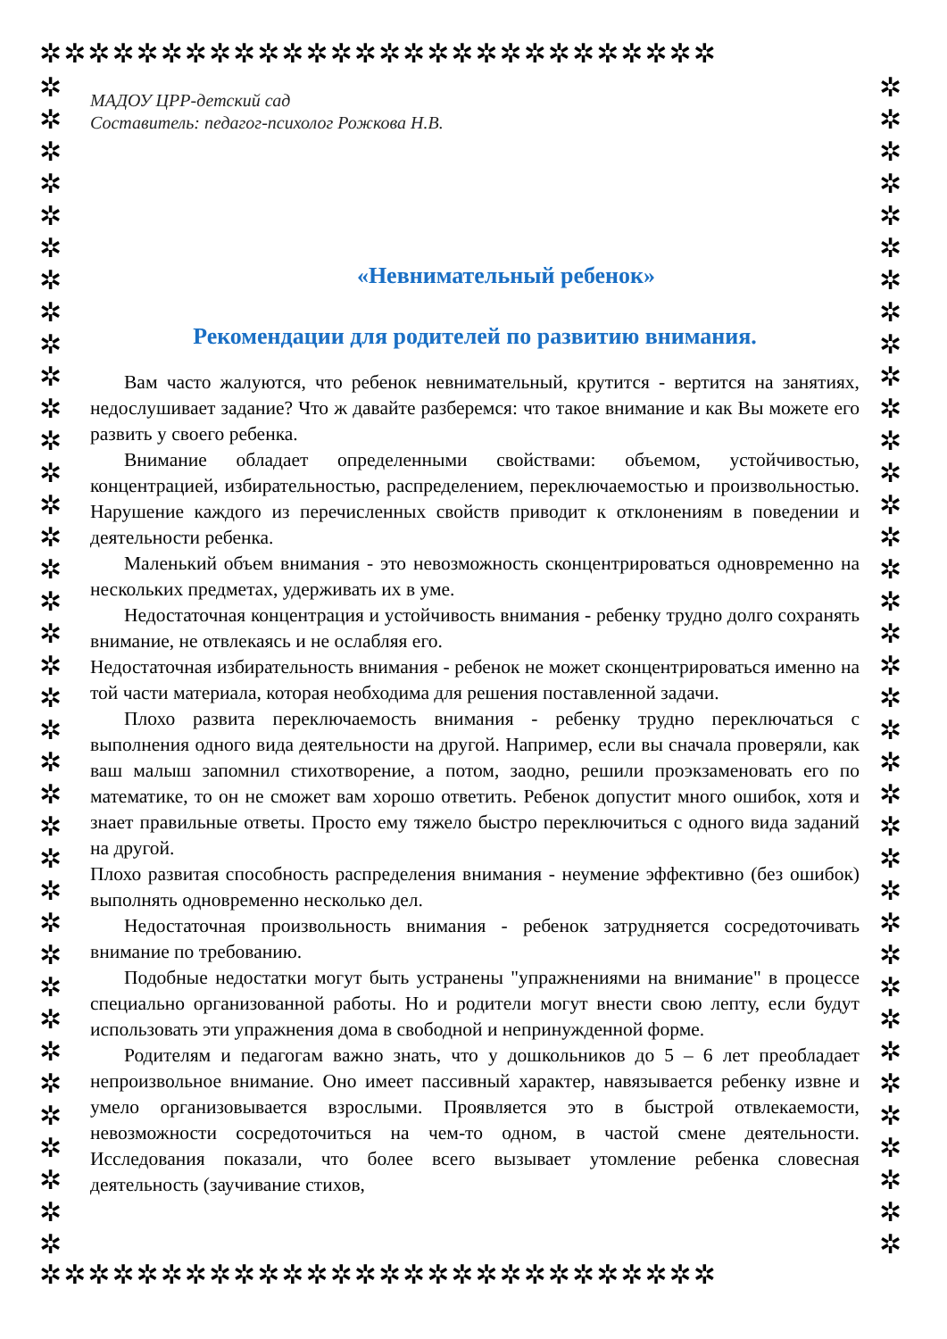✲✲✲✲✲✲✲✲✲✲✲✲✲✲✲✲✲✲✲✲✲✲✲✲✲✲✲✲
✲
✲
✲
✲
✲
✲
✲
✲
✲
✲
✲
✲
✲
✲
✲
✲
✲
✲
✲
✲
✲
✲
✲
✲
✲
✲
✲
✲
✲
✲
✲
✲
✲
✲
✲
✲
✲
✲
✲
✲
✲
✲
✲
✲
✲
✲
✲
✲
✲
✲
✲
✲
✲
✲
✲
✲
✲
✲
✲
✲
✲
✲
✲
✲
✲
✲
✲
✲
✲
✲
✲
✲
✲
✲
✲✲✲✲✲✲✲✲✲✲✲✲✲✲✲✲✲✲✲✲✲✲✲✲✲✲✲✲
МАДОУ ЦРР-детский сад
Составитель: педагог-психолог Рожкова Н.В.
«Невнимательный ребенок»
Рекомендации для родителей по развитию внимания.
Вам часто жалуются, что ребенок невнимательный, крутится - вертится на занятиях, недослушивает задание? Что ж давайте разберемся: что такое внимание и как Вы можете его развить у своего ребенка.
Внимание обладает определенными свойствами: объемом, устойчивостью, концентрацией, избирательностью, распределением, переключаемостью и произвольностью. Нарушение каждого из перечисленных свойств приводит к отклонениям в поведении и деятельности ребенка.
Маленький объем внимания - это невозможность сконцентрироваться одновременно на нескольких предметах, удерживать их в уме.
Недостаточная концентрация и устойчивость внимания - ребенку трудно долго сохранять внимание, не отвлекаясь и не ослабляя его.
Недостаточная избирательность внимания - ребенок не может сконцентрироваться именно на той части материала, которая необходима для решения поставленной задачи.
Плохо развита переключаемость внимания - ребенку трудно переключаться с выполнения одного вида деятельности на другой. Например, если вы сначала проверяли, как ваш малыш запомнил стихотворение, а потом, заодно, решили проэкзаменовать его по математике, то он не сможет вам хорошо ответить. Ребенок допустит много ошибок, хотя и знает правильные ответы. Просто ему тяжело быстро переключиться с одного вида заданий на другой.
Плохо развитая способность распределения внимания - неумение эффективно (без ошибок) выполнять одновременно несколько дел.
Недостаточная произвольность внимания - ребенок затрудняется сосредоточивать внимание по требованию.
Подобные недостатки могут быть устранены "упражнениями на внимание" в процессе специально организованной работы. Но и родители могут внести свою лепту, если будут использовать эти упражнения дома в свободной и непринужденной форме.
Родителям и педагогам важно знать, что у дошкольников до 5 – 6 лет преобладает непроизвольное внимание. Оно имеет пассивный характер, навязывается ребенку извне и умело организовывается взрослыми. Проявляется это в быстрой отвлекаемости, невозможности сосредоточиться на чем-то одном, в частой смене деятельности. Исследования показали, что более всего вызывает утомление ребенка словесная деятельность (заучивание стихов,